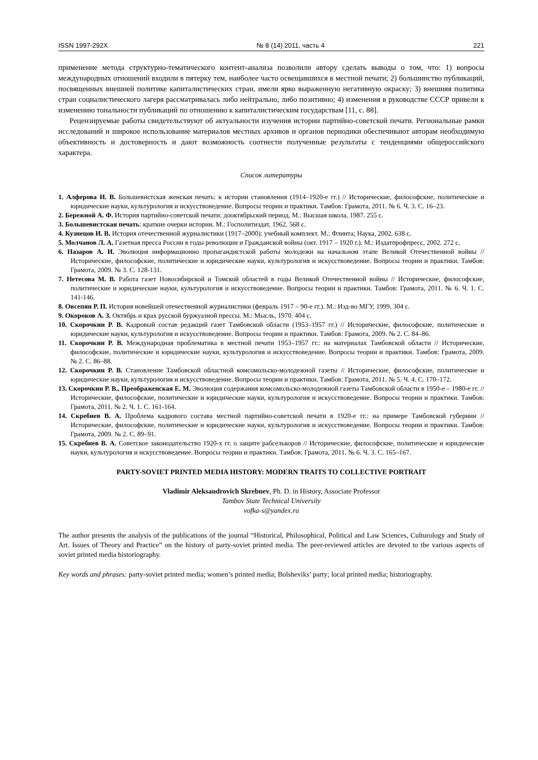ISSN 1997-292X № 8 (14) 2011, часть 4 221
применение метода структурно-тематического контент-анализа позволили автору сделать выводы о том, что: 1) вопросы международных отношений входили в пятерку тем, наиболее часто освещавшихся в местной печати; 2) большинство публикаций, посвященных внешней политике капиталистических стран, имели ярко выраженную негативную окраску; 3) внешняя политика стран социалистического лагеря рассматривалась либо нейтрально, либо позитивно; 4) изменения в руководстве СССР привели к изменению тональности публикаций по отношению к капиталистическим государствам [11, с. 88].
Рецензируемые работы свидетельствуют об актуальности изучения истории партийно-советской печати. Региональные рамки исследований и широкое использование материалов местных архивов и органов периодики обеспечивают авторам необходимую объективность и достоверность и дают возможность соотнести полученные результаты с тенденциями общероссийского характера.
Список литературы
1. Алферова И. В. Большевистская женская печать: к истории становления (1914–1920-е гг.) // Исторические, философские, политические и юридические науки, культурология и искусствоведение. Вопросы теории и практики. Тамбов: Грамота, 2011. № 6. Ч. 3. С. 16–23.
2. Бережной А. Ф. История партийно-советской печати: дооктябрьский период. М.: Высшая школа, 1987. 255 с.
3. Большевистская печать: краткие очерки истории. М.: Госполитиздат, 1962. 568 с.
4. Кузнецов И. В. История отечественной журналистики (1917–2000): учебный комплект. М.: Флинта; Наука, 2002. 638 с.
5. Молчанов Л. А. Газетная пресса России в годы революции и Гражданской войны (окт. 1917 – 1920 г.). М.: Издатпрофпресс, 2002. 272 с.
6. Назаров А. И. Эволюция информационно пропагандистской работы молодежи на начальном этапе Великой Отечественной войны // Исторические, философские, политические и юридические науки, культурология и искусствоведение. Вопросы теории и практики. Тамбов: Грамота, 2009. № 3. С. 128-131.
7. Нетесова М. В. Работа газет Новосибирской и Томской областей в годы Великой Отечественной войны // Исторические, философские, политические и юридические науки, культурология и искусствоведение. Вопросы теории и практики. Тамбов: Грамота, 2011. № 6. Ч. 1. С. 141-146.
8. Овсепян Р. П. История новейшей отечественной журналистики (февраль 1917 – 90-е гг.). М.: Изд-во МГУ, 1999. 304 с.
9. Окороков А. З. Октябрь и крах русской буржуазной прессы. М.: Мысль, 1970. 404 с.
10. Скорочкин Р. В. Кадровый состав редакций газет Тамбовской области (1953–1957 гг.) // Исторические, философские, политические и юридические науки, культурология и искусствоведение. Вопросы теории и практики. Тамбов: Грамота, 2009. № 2. С. 84–86.
11. Скорочкин Р. В. Международная проблематика в местной печати 1953–1957 гг.: на материалах Тамбовской области // Исторические, философские, политические и юридические науки, культурология и искусствоведение. Вопросы теории и практики. Тамбов: Грамота, 2009. № 2. С. 86–88.
12. Скорочкин Р. В. Становление Тамбовской областной комсомольско-молодежной газеты // Исторические, философские, политические и юридические науки, культурология и искусствоведение. Вопросы теории и практики. Тамбов: Грамота, 2011. № 5. Ч. 4. С. 170–172.
13. Скорочкин Р. В., Преображенская Е. М. Эволюция содержания комсомольско-молодежной газеты Тамбовской области в 1950-е – 1980-е гг. // Исторические, философские, политические и юридические науки, культурология и искусствоведение. Вопросы теории и практики. Тамбов: Грамота, 2011. № 2. Ч. 1. С. 161-164.
14. Скребнев В. А. Проблема кадрового состава местной партийно-советской печати в 1920-е гг.: на примере Тамбовской губернии // Исторические, философские, политические и юридические науки, культурология и искусствоведение. Вопросы теории и практики. Тамбов: Грамота, 2009. № 2. С. 89–91.
15. Скребнев В. А. Советское законодательство 1920-х гг. о защите рабселькоров // Исторические, философские, политические и юридические науки, культурология и искусствоведение. Вопросы теории и практики. Тамбов: Грамота, 2011. № 6. Ч. 3. С. 165–167.
PARTY-SOVIET PRINTED MEDIA HISTORY: MODERN TRAITS TO COLLECTIVE PORTRAIT
Vladimir Aleksandrovich Skrebnev, Ph. D. in History, Associate Professor
Tambov State Technical University
vofka-s@yandex.ru
The author presents the analysis of the publications of the journal “Historical, Philosophical, Political and Law Sciences, Culturology and Study of Art. Issues of Theory and Practice” on the history of party-soviet printed media. The peer-reviewed articles are devoted to the various aspects of soviet printed media historiography.
Key words and phrases: party-soviet printed media; women’s printed media; Bolsheviks’ party; local printed media; historiography.